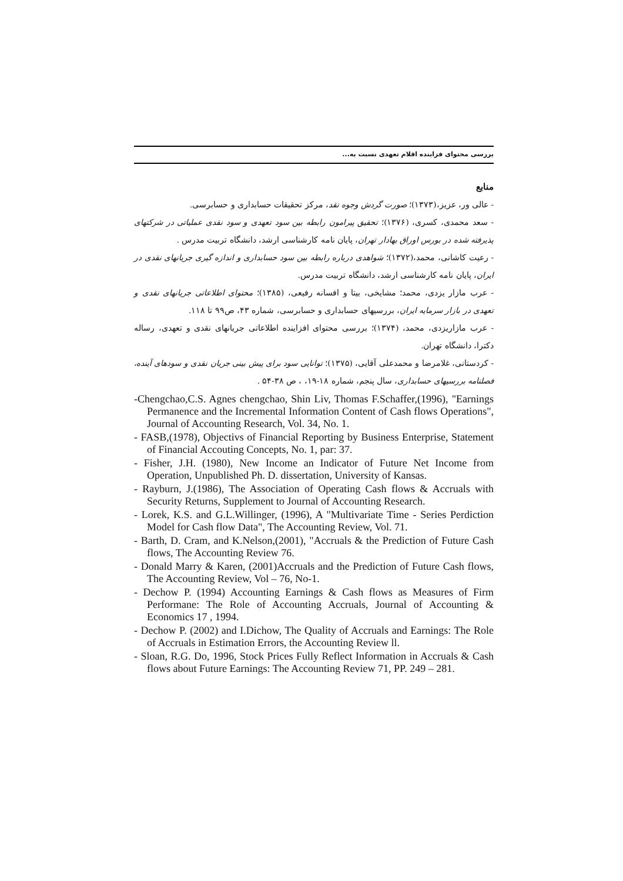بررسی محتوای فزاینده اقلام تعهدی نسبت به...
منابع
- عالی ور، عزیز،(۱۳۷۳)؛ صورت گردش وجوه نقد، مرکز تحقیقات حسابداری و حسابرسی.
- سعد محمدی، کسری، (۱۳۷۶)؛ تحقیق پیرامون رابطه بین سود تعهدی و سود نقدی عملیاتی در شرکتهای پذیرفته شده در بورس اوراق بهادار تهران، پایان نامه کارشناسی ارشد، دانشگاه تربیت مدرس .
- رعیت کاشانی، محمد،(۱۳۷۲)؛ شواهدی درباره رابطه بین سود حسابداری و اندازه گیری جریانهای نقدی در ایران، پایان نامه کارشناسی ارشد، دانشگاه تربیت مدرس.
- عرب مازار یزدی، محمد؛ مشایخی، بیتا و افسانه رفیعی، (۱۳۸۵)؛ محتوای اطلاعاتی جریانهای نقدی و تعهدی در بازار سرمایه ایران، بررسیهای حسابداری و حسابرسی، شماره ۴۳، ص۹۹ تا ۱۱۸.
- عرب مازاریزدی، محمد، (۱۳۷۴)؛ بررسی محتوای افزاینده اطلاعاتی جریانهای نقدی و تعهدی، رساله دکترا، دانشگاه تهران.
- کردستانی، غلامرضا و محمدعلی آقایی، (۱۳۷۵)؛ توانایی سود برای پیش بینی جریان نقدی و سودهای آینده، فصلنامه بررسیهای حسابداری، سال پنجم، شماره ۱۸-۱۹، ، ص ۳۸-۵۴ .
-Chengchao,C.S. Agnes chengchao, Shin Liv, Thomas F.Schaffer,(1996), "Earnings Permanence and the Incremental Information Content of Cash flows Operations", Journal of Accounting Research, Vol. 34, No. 1.
- FASB,(1978), Objectivs of Financial Reporting by Business Enterprise, Statement of Financial Accouting Concepts, No. 1, par: 37.
- Fisher, J.H. (1980), New Income an Indicator of Future Net Income from Operation, Unpublished Ph. D. dissertation, University of Kansas.
- Rayburn, J.(1986), The Association of Operating Cash flows & Accruals with Security Returns, Supplement to Journal of Accounting Research.
- Lorek, K.S. and G.L.Willinger, (1996), A "Multivariate Time - Series Perdiction Model for Cash flow Data", The Accounting Review, Vol. 71.
- Barth, D. Cram, and K.Nelson,(2001), "Accruals & the Prediction of Future Cash flows, The Accounting Review 76.
- Donald Marry & Karen, (2001)Accruals and the Prediction of Future Cash flows, The Accounting Review, Vol – 76, No-1.
- Dechow P. (1994) Accounting Earnings & Cash flows as Measures of Firm Performane: The Role of Accounting Accruals, Journal of Accounting & Economics 17 , 1994.
- Dechow P. (2002) and I.Dichow, The Quality of Accruals and Earnings: The Role of Accruals in Estimation Errors, the Accounting Review ll.
- Sloan, R.G. Do, 1996, Stock Prices Fully Reflect Information in Accruals & Cash flows about Future Earnings: The Accounting Review 71, PP. 249 – 281.